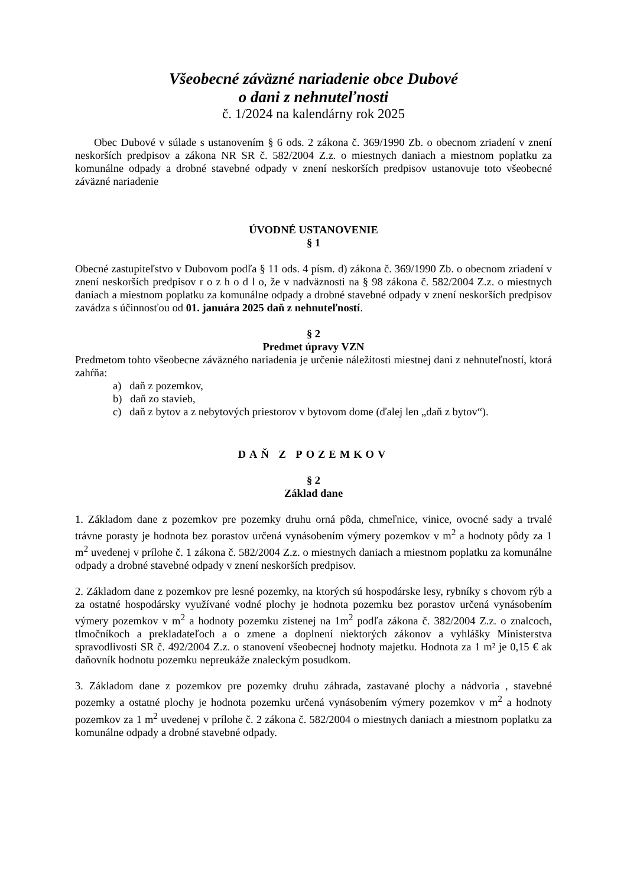Všeobecné záväzné nariadenie obce Dubové
o dani z nehnuteľnosti
č. 1/2024 na kalendárny rok 2025
Obec Dubové v súlade s ustanovením § 6 ods. 2 zákona č. 369/1990 Zb. o obecnom zriadení v znení neskorších predpisov a zákona NR SR č. 582/2004 Z.z. o miestnych daniach a miestnom poplatku za komunálne odpady a drobné stavebné odpady v znení neskorších predpisov ustanovuje toto všeobecné záväzné nariadenie
ÚVODNÉ USTANOVENIE
§ 1
Obecné zastupiteľstvo v Dubovom podľa § 11 ods. 4 písm. d) zákona č. 369/1990 Zb. o obecnom zriadení v znení neskorších predpisov r o z h o d l o, že v nadväznosti na § 98 zákona č. 582/2004 Z.z. o miestnych daniach a miestnom poplatku za komunálne odpady a drobné stavebné odpady v znení neskorších predpisov zavádza s účinnosťou od 01. januára 2025 daň z nehnuteľností.
§ 2
Predmet úpravy VZN
Predmetom tohto všeobecne záväzného nariadenia je určenie náležitosti miestnej dani z nehnuteľností, ktorá zahŕňa:
a) daň z pozemkov,
b) daň zo stavieb,
c) daň z bytov a z nebytových priestorov v bytovom dome (ďalej len „daň z bytov“).
DAŇ Z POZEMKOV
§ 2
Základ dane
1. Základom dane z pozemkov pre pozemky druhu orná pôda, chmeľnice, vinice, ovocné sady a trvalé trávne porasty je hodnota bez porastov určená vynásobením výmery pozemkov v m<sup>2</sup> a hodnoty pôdy za 1 m<sup>2</sup> uvedenej v prílohe č. 1 zákona č. 582/2004 Z.z. o miestnych daniach a miestnom poplatku za komunálne odpady a drobné stavebné odpady v znení neskorších predpisov.
2. Základom dane z pozemkov pre lesné pozemky, na ktorých sú hospodárske lesy, rybníky s chovom rýb a za ostatné hospodársky využívané vodné plochy je hodnota pozemku bez porastov určená vynásobením výmery pozemkov v m<sup>2</sup> a hodnoty pozemku zistenej na 1m<sup>2</sup> podľa zákona č. 382/2004 Z.z. o znalcoch, tlmočníkoch a prekladateľoch a o zmene a doplnení niektorých zákonov a vyhlášky Ministerstva spravodlivosti SR č. 492/2004 Z.z. o stanovení všeobecnej hodnoty majetku. Hodnota za 1 m² je 0,15 € ak daňovník hodnotu pozemku nepreukáže znaleckým posudkom.
3. Základom dane z pozemkov pre pozemky druhu záhrada, zastavané plochy a nádvoria , stavebné pozemky a ostatné plochy je hodnota pozemku určená vynásobením výmery pozemkov v m<sup>2</sup> a hodnoty pozemkov za 1 m<sup>2</sup> uvedenej v prílohe č. 2 zákona č. 582/2004 o miestnych daniach a miestnom poplatku za komunálne odpady a drobné stavebné odpady.